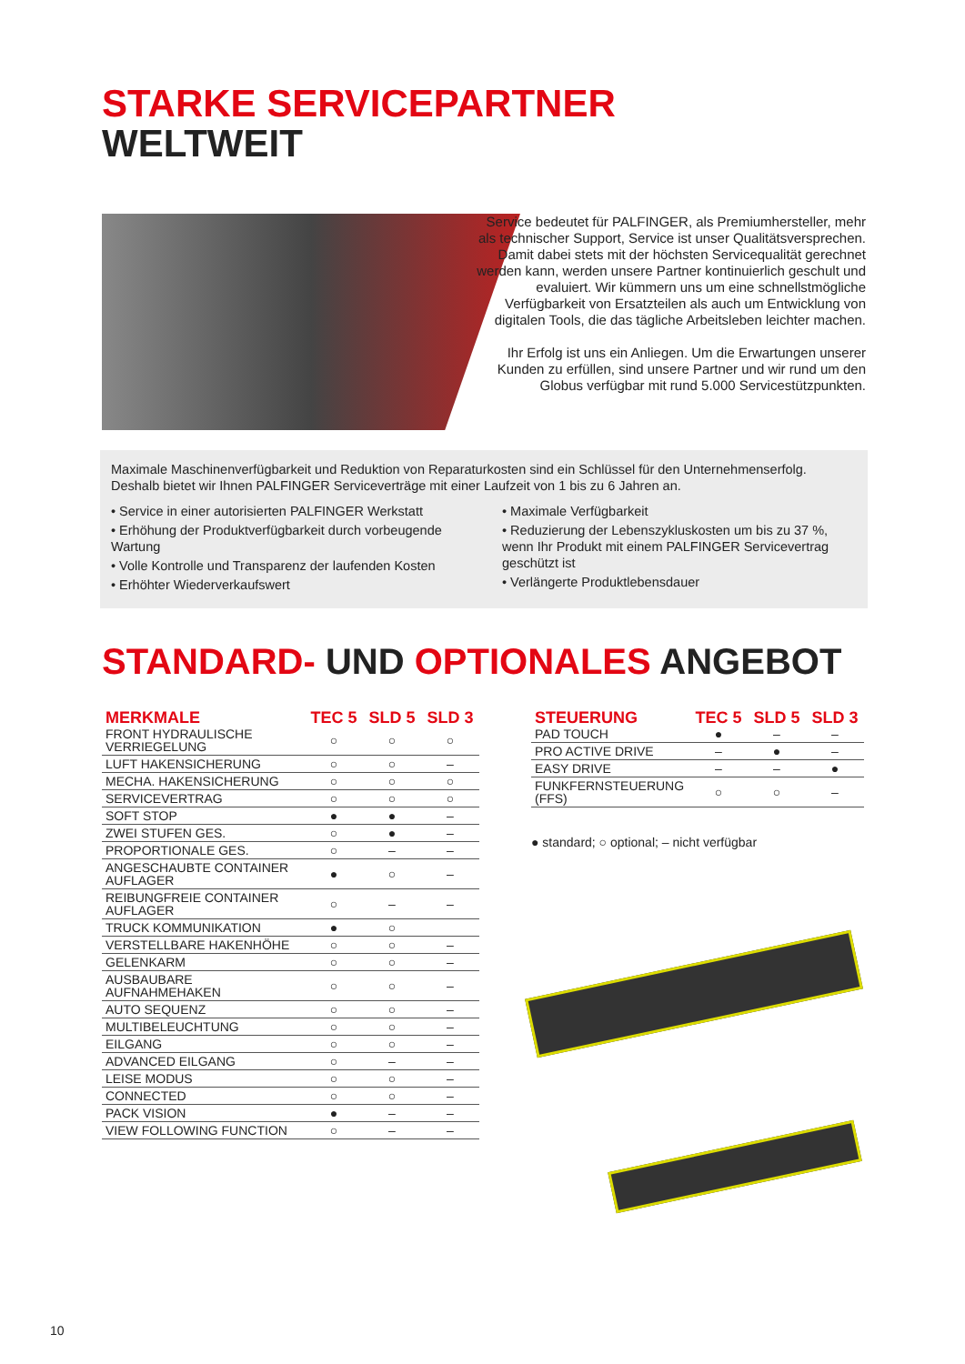STARKE SERVICEPARTNER
WELTWEIT
Service bedeutet für PALFINGER, als Premiumhersteller, mehr als technischer Support, Service ist unser Qualitätsversprechen. Damit dabei stets mit der höchsten Servicequalität gerechnet werden kann, werden unsere Partner kontinuierlich geschult und evaluiert. Wir kümmern uns um eine schnellstmögliche Verfügbarkeit von Ersatzteilen als auch um Entwicklung von digitalen Tools, die das tägliche Arbeitsleben leichter machen.
Ihr Erfolg ist uns ein Anliegen. Um die Erwartungen unserer Kunden zu erfüllen, sind unsere Partner und wir rund um den Globus verfügbar mit rund 5.000 Servicestützpunkten.
Maximale Maschinenverfügbarkeit und Reduktion von Reparaturkosten sind ein Schlüssel für den Unternehmenserfolg. Deshalb bietet wir Ihnen PALFINGER Serviceverträge mit einer Laufzeit von 1 bis zu 6 Jahren an.
• Service in einer autorisierten PALFINGER Werkstatt
• Erhöhung der Produktverfügbarkeit durch vorbeugende Wartung
• Volle Kontrolle und Transparenz der laufenden Kosten
• Erhöhter Wiederverkaufswert
• Maximale Verfügbarkeit
• Reduzierung der Lebenszykluskosten um bis zu 37 %, wenn Ihr Produkt mit einem PALFINGER Servicevertrag geschützt ist
• Verlängerte Produktlebensdauer
STANDARD- UND OPTIONALES ANGEBOT
| MERKMALE | TEC 5 | SLD 5 | SLD 3 |
| --- | --- | --- | --- |
| FRONT HYDRAULISCHE VERRIEGELUNG | ○ | ○ | ○ |
| LUFT HAKENSICHERUNG | ○ | ○ | – |
| MECHA. HAKENSICHERUNG | ○ | ○ | ○ |
| SERVICEVERTRAG | ○ | ○ | ○ |
| SOFT STOP | ● | ● | – |
| ZWEI STUFEN GES. | ○ | ● | – |
| PROPORTIONALE GES. | ○ | – | – |
| ANGESCHAUBTE CONTAINER AUFLAGER | ● | ○ | – |
| REIBUNGFREIE CONTAINER AUFLAGER | ○ | – | – |
| TRUCK KOMMUNIKATION | ● | ○ | |
| VERSTELLBARE HAKENHÖHE | ○ | ○ | – |
| GELENKARM | ○ | ○ | – |
| AUSBAUBARE AUFNAHMEHAKEN | ○ | ○ | – |
| AUTO SEQUENZ | ○ | ○ | – |
| MULTIBELEUCHTUNG | ○ | ○ | – |
| EILGANG | ○ | ○ | – |
| ADVANCED EILGANG | ○ | – | – |
| LEISE MODUS | ○ | ○ | – |
| CONNECTED | ○ | ○ | – |
| PACK VISION | ● | – | – |
| VIEW FOLLOWING FUNCTION | ○ | – | – |
| STEUERUNG | TEC 5 | SLD 5 | SLD 3 |
| --- | --- | --- | --- |
| PAD TOUCH | ● | – | – |
| PRO ACTIVE DRIVE | – | ● | – |
| EASY DRIVE | – | – | ● |
| FUNKFERNSTEUERUNG (FFS) | ○ | ○ | – |
● standard; ○ optional; – nicht verfügbar
10